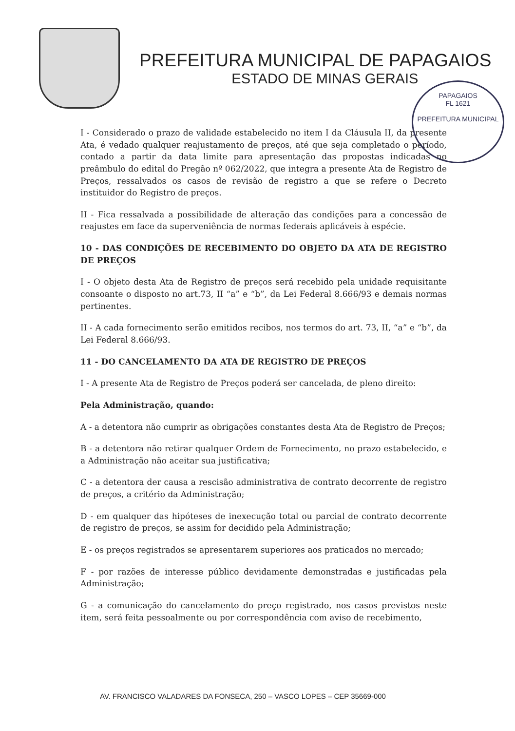PREFEITURA MUNICIPAL DE PAPAGAIOS
ESTADO DE MINAS GERAIS
PAPAGAIOS
FL 1621
PREFEITURA MUNICIPAL
I - Considerado o prazo de validade estabelecido no item I da Cláusula II, da presente Ata, é vedado qualquer reajustamento de preços, até que seja completado o período, contado a partir da data limite para apresentação das propostas indicadas no preâmbulo do edital do Pregão nº 062/2022, que integra a presente Ata de Registro de Preços, ressalvados os casos de revisão de registro a que se refere o Decreto instituidor do Registro de preços.
II - Fica ressalvada a possibilidade de alteração das condições para a concessão de reajustes em face da superveniência de normas federais aplicáveis à espécie.
10 - DAS CONDIÇÕES DE RECEBIMENTO DO OBJETO DA ATA DE REGISTRO DE PREÇOS
I - O objeto desta Ata de Registro de preços será recebido pela unidade requisitante consoante o disposto no art.73, II “a” e “b”, da Lei Federal 8.666/93 e demais normas pertinentes.
II - A cada fornecimento serão emitidos recibos, nos termos do art. 73, II, “a” e “b”, da Lei Federal 8.666/93.
11 - DO CANCELAMENTO DA ATA DE REGISTRO DE PREÇOS
I - A presente Ata de Registro de Preços poderá ser cancelada, de pleno direito:
Pela Administração, quando:
A - a detentora não cumprir as obrigações constantes desta Ata de Registro de Preços;
B - a detentora não retirar qualquer Ordem de Fornecimento, no prazo estabelecido, e a Administração não aceitar sua justificativa;
C - a detentora der causa a rescisão administrativa de contrato decorrente de registro de preços, a critério da Administração;
D - em qualquer das hipóteses de inexecução total ou parcial de contrato decorrente de registro de preços, se assim for decidido pela Administração;
E - os preços registrados se apresentarem superiores aos praticados no mercado;
F - por razões de interesse público devidamente demonstradas e justificadas pela Administração;
G - a comunicação do cancelamento do preço registrado, nos casos previstos neste item, será feita pessoalmente ou por correspondência com aviso de recebimento,
AV. FRANCISCO VALADARES DA FONSECA, 250 – VASCO LOPES – CEP 35669-000